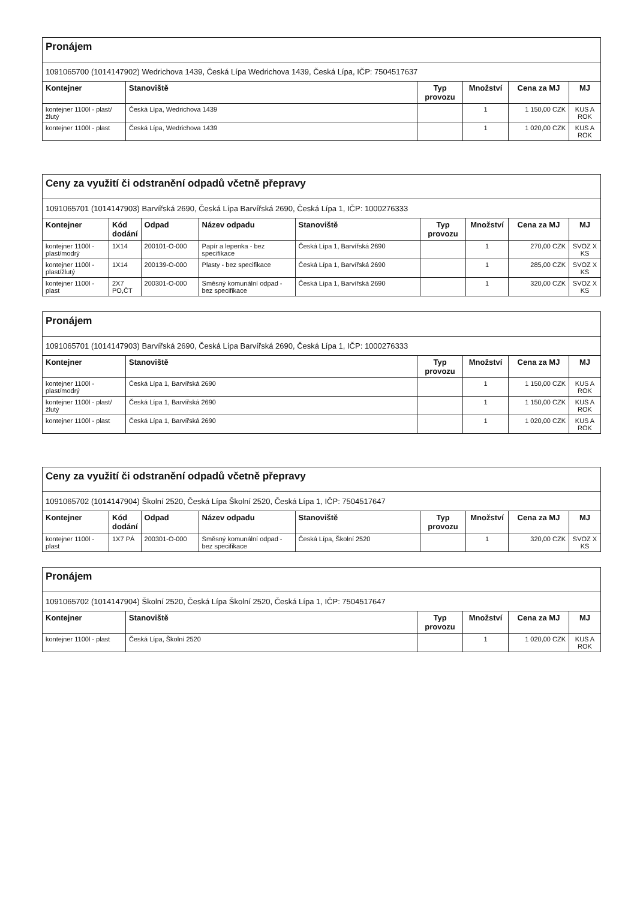| Pronájem | | | | | |
| 1091065700 (1014147902) Wedrichova 1439, Česká Lípa Wedrichova 1439, Česká Lípa, IČP: 7504517637 | | | | | |
| Kontejner | Stanoviště | Typ provozu | Množství | Cena za MJ | MJ |
| kontejner 1100l - plast/žlutý | Česká Lípa, Wedrichova 1439 | | 1 | 1 150,00 CZK | KUS A ROK |
| kontejner 1100l - plast | Česká Lípa, Wedrichova 1439 | | 1 | 1 020,00 CZK | KUS A ROK |
| Ceny za využití či odstranění odpadů včetně přepravy | | | | | | | | |
| 1091065701 (1014147903) Barvířská 2690, Česká Lípa Barvířská 2690, Česká Lípa 1, IČP: 1000276333 | | | | | | | | |
| Kontejner | Kód dodání | Odpad | Název odpadu | Stanoviště | Typ provozu | Množství | Cena za MJ | MJ |
| kontejner 1100l - plast/modrý | 1X14 | 200101-O-000 | Papír a lepenka - bez specifikace | Česká Lípa 1, Barvířská 2690 | | 1 | 270,00 CZK | SVOZ X KS |
| kontejner 1100l - plast/žlutý | 1X14 | 200139-O-000 | Plasty - bez specifikace | Česká Lípa 1, Barvířská 2690 | | 1 | 285,00 CZK | SVOZ X KS |
| kontejner 1100l - plast | 2X7 PO,ČT | 200301-O-000 | Směsný komunální odpad - bez specifikace | Česká Lípa 1, Barvířská 2690 | | 1 | 320,00 CZK | SVOZ X KS |
| Pronájem | | | | | |
| 1091065701 (1014147903) Barvířská 2690, Česká Lípa Barvířská 2690, Česká Lípa 1, IČP: 1000276333 | | | | | |
| Kontejner | Stanoviště | Typ provozu | Množství | Cena za MJ | MJ |
| kontejner 1100l - plast/modrý | Česká Lípa 1, Barvířská 2690 | | 1 | 1 150,00 CZK | KUS A ROK |
| kontejner 1100l - plast/žlutý | Česká Lípa 1, Barvířská 2690 | | 1 | 1 150,00 CZK | KUS A ROK |
| kontejner 1100l - plast | Česká Lípa 1, Barvířská 2690 | | 1 | 1 020,00 CZK | KUS A ROK |
| Ceny za využití či odstranění odpadů včetně přepravy | | | | | | | | |
| 1091065702 (1014147904) Školní 2520, Česká Lípa Školní 2520, Česká Lípa 1, IČP: 7504517647 | | | | | | | | |
| Kontejner | Kód dodání | Odpad | Název odpadu | Stanoviště | Typ provozu | Množství | Cena za MJ | MJ |
| kontejner 1100l - plast | 1X7 PÁ | 200301-O-000 | Směsný komunální odpad - bez specifikace | Česká Lípa, Školní 2520 | | 1 | 320,00 CZK | SVOZ X KS |
| Pronájem | | | | | |
| 1091065702 (1014147904) Školní 2520, Česká Lípa Školní 2520, Česká Lípa 1, IČP: 7504517647 | | | | | |
| Kontejner | Stanoviště | Typ provozu | Množství | Cena za MJ | MJ |
| kontejner 1100l - plast | Česká Lípa, Školní 2520 | | 1 | 1 020,00 CZK | KUS A ROK |